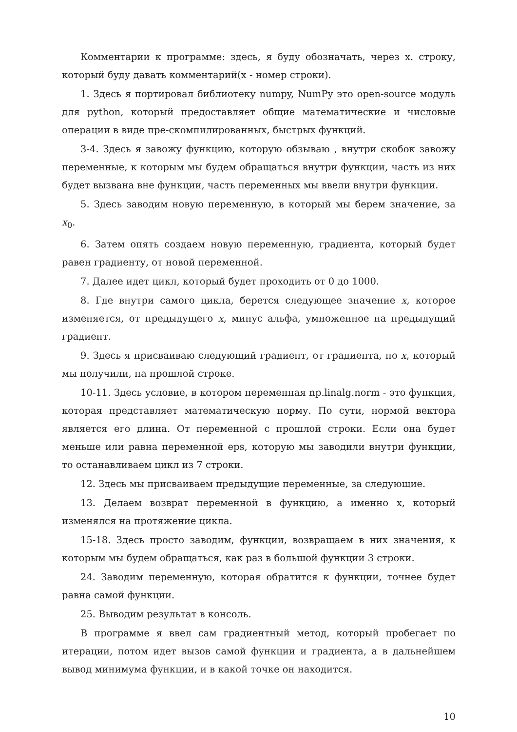Комментарии к программе: здесь, я буду обозначать, через x. строку, который буду давать комментарий(x - номер строки).
1. Здесь я портировал библиотеку numpy, NumPy это open-source модуль для python, который предоставляет общие математические и числовые операции в виде пре-скомпилированных, быстрых функций.
3-4. Здесь я завожу функцию, которую обзываю , внутри скобок завожу переменные, к которым мы будем обращаться внутри функции, часть из них будет вызвана вне функции, часть переменных мы ввели внутри функции.
5. Здесь заводим новую переменную, в который мы берем значение, за x<sub>0</sub>.
6. Затем опять создаем новую переменную, градиента, который будет равен градиенту, от новой переменной.
7. Далее идет цикл, который будет проходить от 0 до 1000.
8. Где внутри самого цикла, берется следующее значение x, которое изменяется, от предыдущего x, минус альфа, умноженное на предыдущий градиент.
9. Здесь я присваиваю следующий градиент, от градиента, по x, который мы получили, на прошлой строке.
10-11. Здесь условие, в котором переменная np.linalg.norm - это функция, которая представляет математическую норму. По сути, нормой вектора является его длина. От переменной с прошлой строки. Если она будет меньше или равна переменной eps, которую мы заводили внутри функции, то останавливаем цикл из 7 строки.
12. Здесь мы присваиваем предыдущие переменные, за следующие.
13. Делаем возврат переменной в функцию, а именно x, который изменялся на протяжение цикла.
15-18. Здесь просто заводим, функции, возвращаем в них значения, к которым мы будем обращаться, как раз в большой функции 3 строки.
24. Заводим переменную, которая обратится к функции, точнее будет равна самой функции.
25. Выводим результат в консоль.
В программе я ввел сам градиентный метод, который пробегает по итерации, потом идет вызов самой функции и градиента, а в дальнейшем вывод минимума функции, и в какой точке он находится.
10